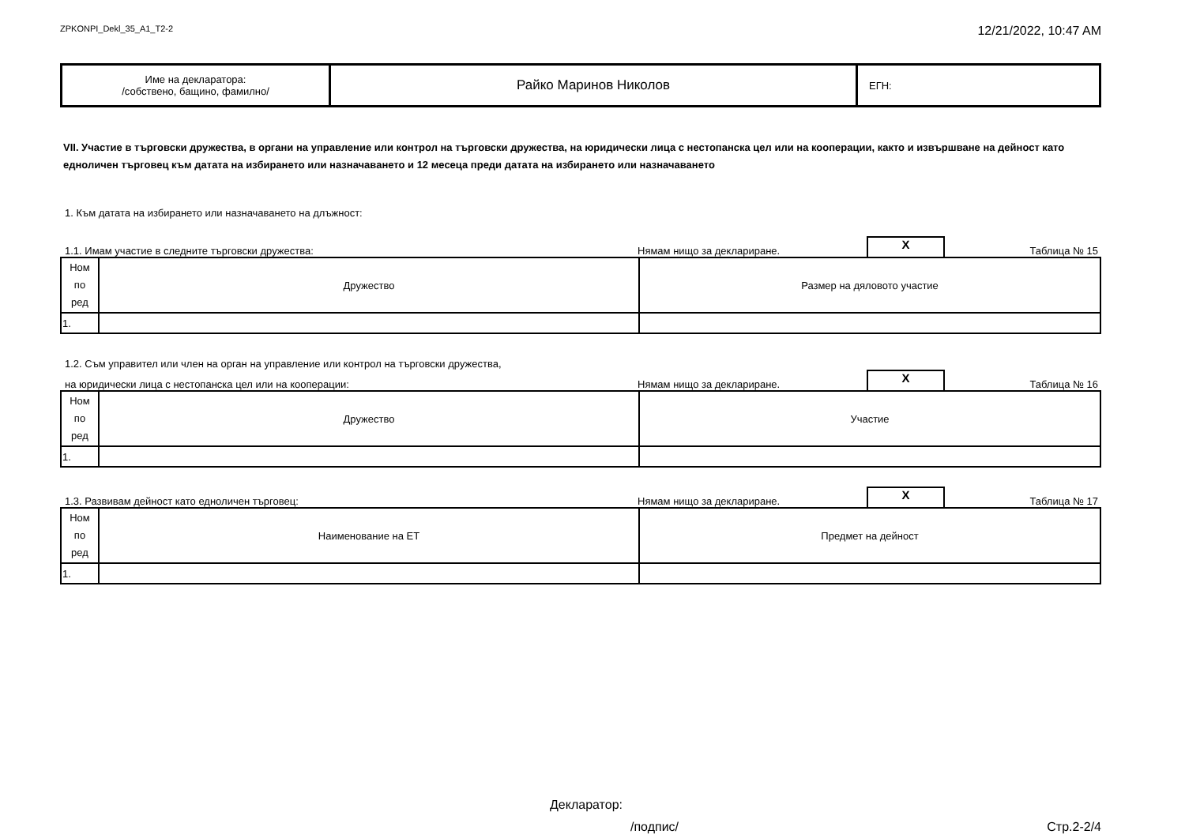ZPKONPI_Dekl_35_A1_T2-2 12/21/2022, 10:47 AM
| Име на декларатора: /собствено, бащино, фамилно/ | Райко Маринов Николов | ЕГН: |
VII. Участие в търговски дружества, в органи на управление или контрол на търговски дружества, на юридически лица с нестопанска цел или на кооперации, както и извършване на дейност като едноличен търговец към датата на избирането или назначаването и 12 месеца преди датата на избирането или назначаването
1. Към датата на избирането или назначаването на длъжност:
1.1. Имам участие в следните търговски дружества: Нямам нищо за деклариране. X Таблица № 15
| Ном по ред | Дружество | Размер на дяловото участие |
| 1. | | |
1.2. Съм управител или член на орган на управление или контрол на търговски дружества,
на юридически лица с нестопанска цел или на кооперации: Нямам нищо за деклариране. X Таблица № 16
| Ном по ред | Дружество | Участие |
| 1. | | |
1.3. Развивам дейност като едноличен търговец: Нямам нищо за деклариране. X Таблица № 17
| Ном по ред | Наименование на ЕТ | Предмет на дейност |
| 1. | | |
Декларатор:
/подпис/ Стр.2-2/4